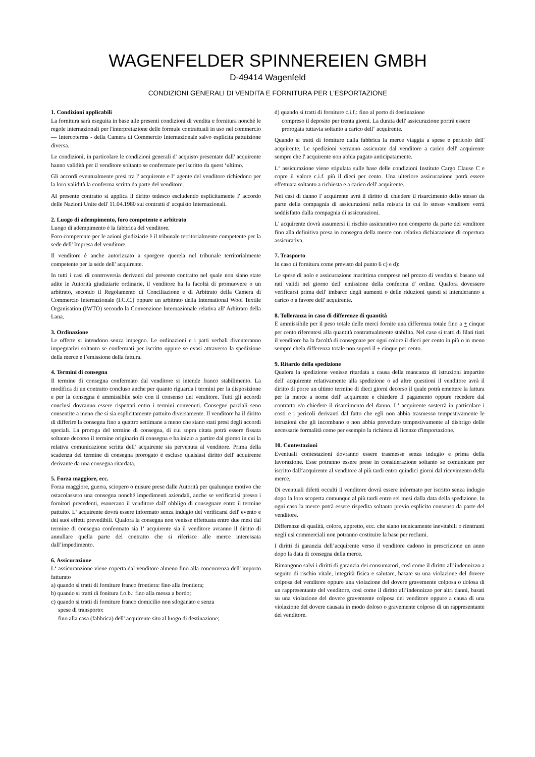WAGENFELDER SPINNEREIEN GMBH
D-49414 Wagenfeld
CONDIZIONI GENERALI DI VENDITA E FORNITURA PER L'ESPORTAZIONE
1. Condizioni applicabili
La fornitura sarà eseguita in base alle presenti condizioni di vendita e fornitura nonché le regole internazionali per l'interpretazione delle formule contrattuali in uso nel commercio — Intercoterms - della Camera di Commercio Internazionale salvo esplicita pattuizione diversa.
Le condizioni, in particolare le condizioni generali d' acquisto presentate dall' acquirente hanno validità per il venditore soltanto se confermate per iscritto da quest ‘ultimo.
Gli accordi eventualmente presi tra l' acquirente e l‘ agente del venditore richiedono per la loro validità la conferma scritta da parte del venditore.
AI presente contratto si applica il diritto tedesco escludendo esplicitamente I' accordo delle Nazioni Unite dell' 11.04.1980 sui contratti d' acquisto Internazionali.
2. Luogo di adempimento, foro competente e arbitrato
Luogo di adempimento è la fabbrica del venditore.
Foro competente per le azioni giudiziarie è il tribunale territorialmente competente per la sede dell' Impresa del venditore.
Il venditore è anche autorizzato a sporgere querela nel tribunale territorialmente competente per la sede dell' acquirente.
In tutti i casi di controversia derivanti dal presente contratto nel quale non siano state adite le Autorità giudiziarie ordinarie, il venditore ha la facoltà di promuovere o un arbitrato, secondo il Regolamento di Conciliazione e di Arbitrato della Camera di Commercio Internazionale (I.C.C.) oppure un arbitrato della International Wool Textile Organisation (IWTO) secondo la Convenzione Internazionale relativa all' Arbitrato della Lana.
3. Ordinazione
Le offerte si intendono senza impegno. Le ordinazioni e i patti verbali diventeranno impegnativi soltanto se confermati per iscritto oppure se evasi attraverso la spedizione della merce e l’emissione della fattura.
4. Termini di consegna
Il termine di consegna confermato dal venditore si intende franco stabilimento. La modifica di un contratto concluso anche per quanto riguarda i termini per la disposizione e per la consegna è ammissibile solo con il consenso del venditore. Tutti gli accordi conclusi dovranno essere rispettati entro i termini convenuti. Consegne parziali seno consentite a meno che si sia esplicitamente pattuito diversamente. Il venditore ha il diritto di differire la consegna fino a quattro settimane a meno che siano stati presi degli accordi speciali. La proroga del termine di consegna, di cui sopra citata potrà essere fissata soltanto decorso il termine originario di consegna e ha inizio a partire dal giorno in cui la relativa comunicazione scritta dell' acquirente sia pervenuta al venditore. Prima della scadenza del termine di consegna prorogato è escluso qualsiasi diritto dell' acquirente derivante da una consegna ritardata.
5. Forza maggiore, ecc.
Forza maggiore, guerra, sciopero o misure prese dalle Autorità per qualunque motivo che ostacolassero una consegna nonché impedimenti aziendali, anche se verificatisi presso i fornitori precedenti, esonerano il venditore dall' obbligo di consegnare entro il termine pattuito. L' acquirente dovrà essere informato senza indugio del verificarsi dell' evento e dei suoi effetti prevedibili. Qualora la consegna non venisse effettuata entro due mesi dal termine di consegna confermato sia I‘ acquirente sia il venditore avranno il diritto di annullare quella parte del contratto che si riferisce alle merce interessata dall’impedimento.
6. Assicurazione
L‘ assicuranzione viene coperta dal venditore almeno fino alla concorrenza dell' importo fatturato
a) quando si tratti di forniture franco frontiera: fino alla frontiera;
b) quando si tratti di fonitura f.o.b.: fino alla messa a bordo;
c) quando si tratti di forniture franco domicilio non sdoganato e senza
spese di transporto:
fino alla casa (fabbrica) dell' acquirente sito al luogo di destinazione;
d) quando si tratti di forniture c.i.f.: fino al porto di destinazione
compreso il deposito per trenta giorni. La durata dell' assicurazione portrà essere prorogata tuttavia soltanto a carico dell‘ acquirente.
Quando si tratti di forniture dalla fabbrica la merce viaggia a spese e pericolo dell' acquirente. Le spedizioni verranno assicurate dal venditore a carico dell' acquirente sempre che l' acquirente non abbia pagato anticipatamente.
L‘ assicurazione viene stipulata sulle base delle condizioni Institute Cargo Clause C e copre il valore c.i.f. più il dieci per cento. Una ulteriore assicurazione potrà essere effettuata soltanto a richiesta e a carico dell' acquirente.
Nei casi di danno l' acquirente avrà il diritto di chiedere il risarcimento dello stesso da parte della compagnia di assicurazioni nella misura in cui lo stesso venditore verrà soddisfatto dalla compagnia di assicurazioni.
L' acquirente dovrà assumersi il rischio assicurativo non comperto da parte del venditore fino alla definitiva presa in consegna della merce con relativa dichiarazione di copertura assicurativa.
7. Trasporto
In caso di fornitura come previsto dal punto 6 c) e d):
Le spese di nolo e assicurazione marittima comprese nel prezzo di vendita si basano sul rati validi nel giorno dell' emissione della conferma d' ordine. Qualora dovessero verificarsi prima dell' imbarco degli aumenti o delle riduzioni questi si intenderanno a carico o a favore dell' acquirente.
8. Tolleranza in caso di differenze di quantità
E ammissibile per il peso totale delle merci fornite una differenza totale fino a + cinque per cento riferentesi alla quantità contrattualmente stabilita. Nel caso si tratti di filati tinti il venditore ha la facoltà di consegnare per ogni colore il dieci per cento in più o in meno sempre chela differenza totale non superi il + cinque per cento.
9. Ritardo della spedizione
Qualora la spedizione venisse ritardata a causa della mancanza di istruzioni impartite dell' acquirente relativamente alla spedizione o ad altre questioni il venditore avrà il diritto di porre un ultimo termine di dieci giorni decorso il quale potrà emettere la fattura per la merce a nome dell' acquirente e chiedere il pagamento oppure recedere dal contratto e/o chiedere il risarcimento del danno. L‘ acquirente sosterrà in particolare i costi e i pericoli derivanti dal fatto che egli non abbia trasmesso tempestivamente le istruzioni che gli incombano e non abbia preveduto tempestivamente al disbrigo delle necessarie formalità come per esempio la richiesta di licenze d'importazione.
10. Contestazioni
Eventuali contestazioni dovranno essere trasmesse senza indugio e prima della lavorazione. Esse potranno essere prese in considerazione soltanto se comunicate per iscritto dall‘acquirente al venditore al più tardi entro quindici giorni dal ricevimento della merce.
Di eventuali difetti occulti il venditore dovrà essere informato per iscritto senza indugio dopo la loro scoperta comunque al più tardi entro sei mesi dalla data della spedizione. In ogni caso la merce potrà essere rispedita soltanto previo esplicito consenso da parte del venditore.
Differenze di qualità, colore, appretto, ecc. che siano tecnicamente inevitabili o rientranti negli usi commerciali non potranno costituire la base per reclami.
I diritti di garanzia dell’acquirente verso il venditore cadono in prescrizione un anno dopo la data di consegna della merce.
Rimangono salvi i diritti di garanzia dei consumatori, così come il diritto all’indennizzo a seguito di rischio vitale, integrità fisica e salutare, basate su una violazione del dovere colposa del venditore oppure una violazione del dovere gravemente colposa o dolosa di un rappresentante del venditore, così come il diritto all’indennizzo per altri danni, basati su una violazione del dovere gravemente colposa del venditore oppure a causa di una violazione del dovere causata in modo doloso o gravemente colposo di un rappresentante del venditore.